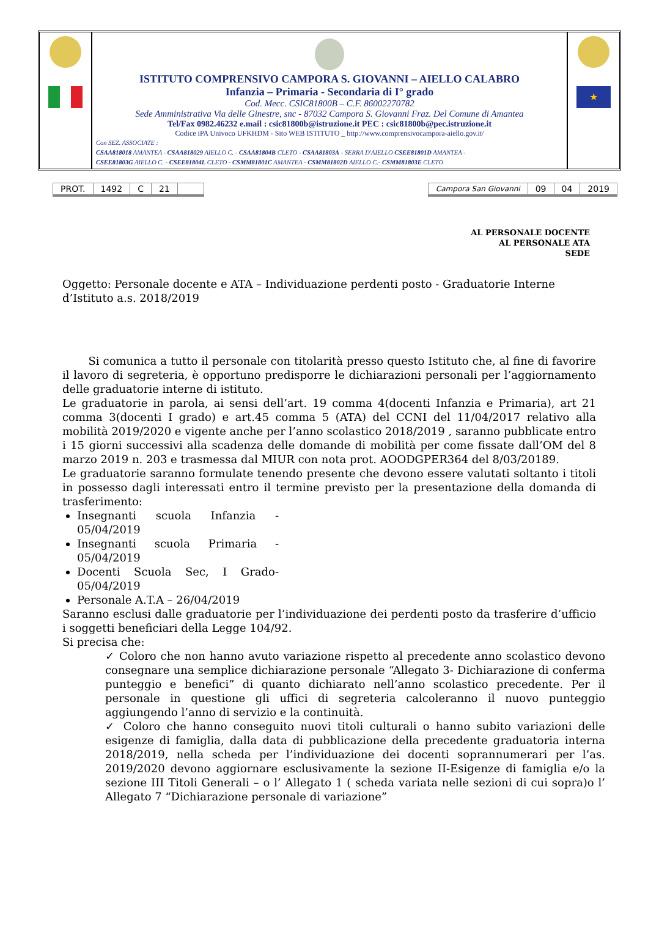ISTITUTO COMPRENSIVO CAMPORA S. GIOVANNI – AIELLO CALABRO
Infanzia – Primaria - Secondaria di I° grado
Cod. Mecc. CSIC81800B – C.F. 86002270782
Sede Amministrativa Via delle Ginestre, snc - 87032 Campora S. Giovanni Fraz. Del Comune di Amantea
Tel/Fax 0982.46232 e.mail : csic81800b@istruzione.it PEC : csic81800b@pec.istruzione.it
Codice iPA Univoco UFKHDM - Sito WEB ISTITUTO _ http://www.comprensivocampora-aiello.gov.it/
Con SEZ. ASSOCIATE :
CSAA818018 AMANTEA - CSAA818029 AIELLO C. - CSAA81804B CLETO - CSAA81803A - SERRA D'AIELLO CSEE81801D AMANTEA -
CSEE81803G AIELLO C. - CSEE81804L CLETO - CSMM81801C AMANTEA - CSMM81802D AIELLO C.- CSMM81803E CLETO
★
| PROT. | 1492 | C | 21 | |
| Campora San Giovanni | 09 | 04 | 2019 |
AL PERSONALE DOCENTE
AL PERSONALE ATA
SEDE
Oggetto: Personale docente e ATA – Individuazione perdenti posto - Graduatorie Interne d’Istituto a.s. 2018/2019
Si comunica a tutto il personale con titolarità presso questo Istituto che, al fine di favorire il lavoro di segreteria, è opportuno predisporre le dichiarazioni personali per l’aggiornamento delle graduatorie interne di istituto.
Le graduatorie in parola, ai sensi dell’art. 19 comma 4(docenti Infanzia e Primaria), art 21 comma 3(docenti I grado) e art.45 comma 5 (ATA) del CCNI del 11/04/2017 relativo alla mobilità 2019/2020 e vigente anche per l’anno scolastico 2018/2019 , saranno pubblicate entro i 15 giorni successivi alla scadenza delle domande di mobilità per come fissate dall’OM del 8 marzo 2019 n. 203 e trasmessa dal MIUR con nota prot. AOODGPER364 del 8/03/20189.
Le graduatorie saranno formulate tenendo presente che devono essere valutati soltanto i titoli in possesso dagli interessati entro il termine previsto per la presentazione della domanda di trasferimento:
Insegnanti scuola Infanzia - 05/04/2019
Insegnanti scuola Primaria - 05/04/2019
Docenti Scuola Sec, I Grado- 05/04/2019
Personale A.T.A – 26/04/2019
Saranno esclusi dalle graduatorie per l’individuazione dei perdenti posto da trasferire d’ufficio i soggetti beneficiari della Legge 104/92.
Si precisa che:
✓ Coloro che non hanno avuto variazione rispetto al precedente anno scolastico devono consegnare una semplice dichiarazione personale “Allegato 3- Dichiarazione di conferma punteggio e benefici” di quanto dichiarato nell’anno scolastico precedente. Per il personale in questione gli uffici di segreteria calcoleranno il nuovo punteggio aggiungendo l’anno di servizio e la continuità.
✓ Coloro che hanno conseguito nuovi titoli culturali o hanno subito variazioni delle esigenze di famiglia, dalla data di pubblicazione della precedente graduatoria interna 2018/2019, nella scheda per l’individuazione dei docenti soprannumerari per l’as. 2019/2020 devono aggiornare esclusivamente la sezione II-Esigenze di famiglia e/o la sezione III Titoli Generali – o l’ Allegato 1 ( scheda variata nelle sezioni di cui sopra)o l’ Allegato 7 “Dichiarazione personale di variazione”